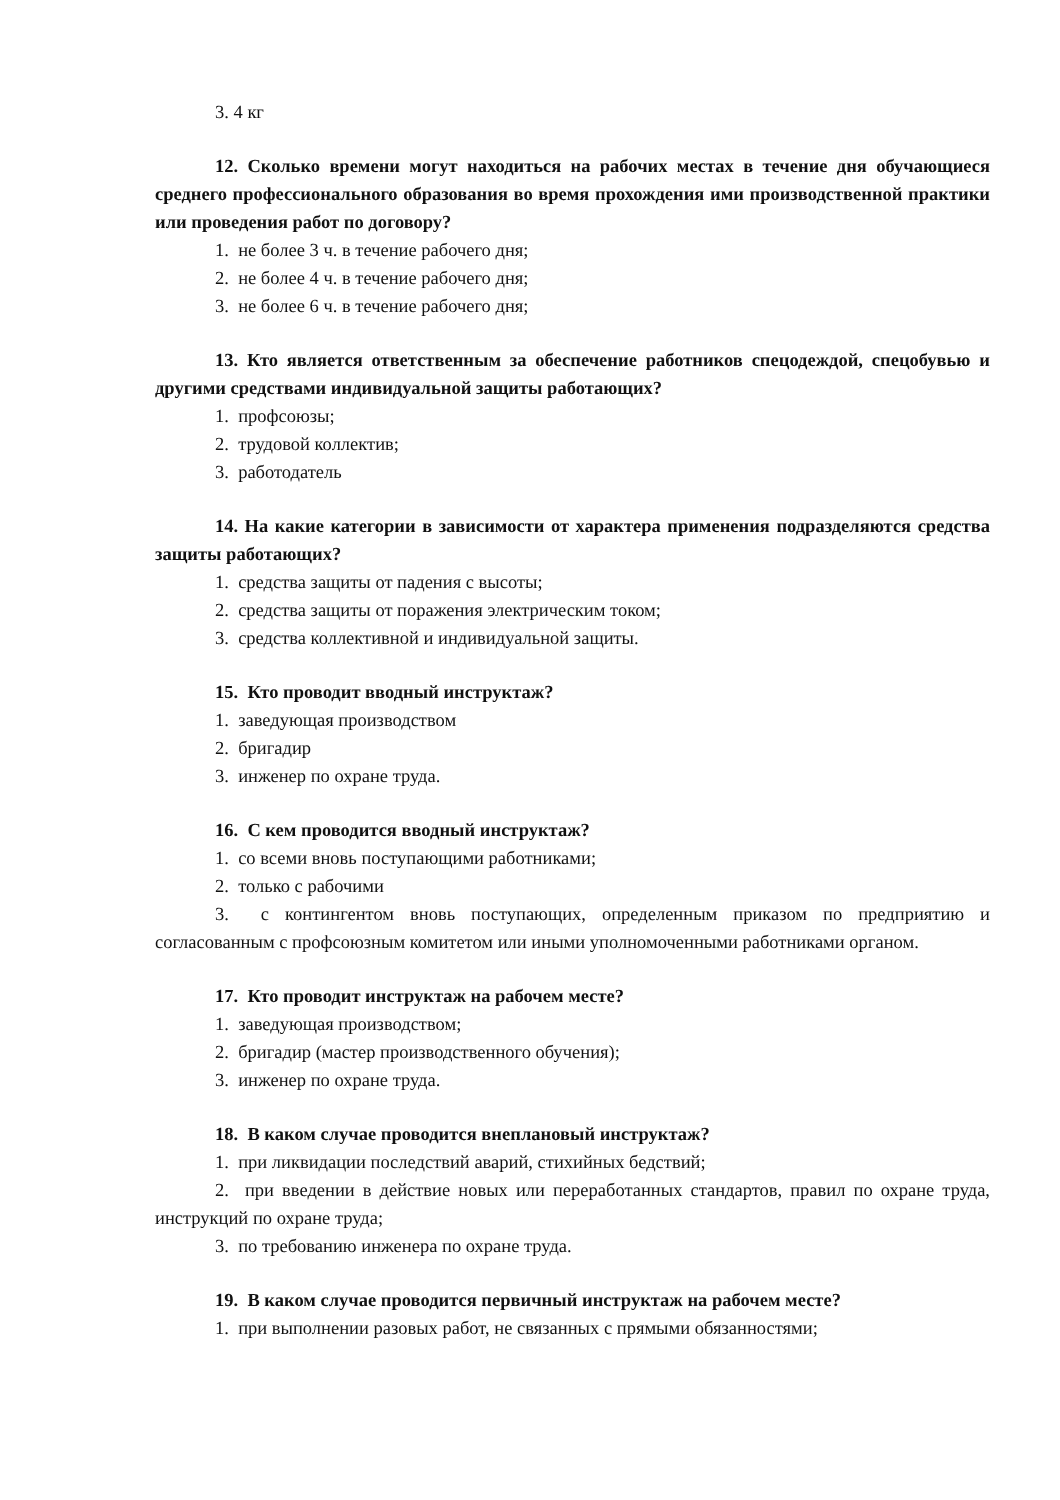3. 4 кг
12. Сколько времени могут находиться на рабочих местах в течение дня обучающиеся среднего профессионального образования во время прохождения ими производственной практики или проведения работ по договору?
1. не более 3 ч. в течение рабочего дня;
2. не более 4 ч. в течение рабочего дня;
3. не более 6 ч. в течение рабочего дня;
13. Кто является ответственным за обеспечение работников спецодеждой, спецобувью и другими средствами индивидуальной защиты работающих?
1. профсоюзы;
2. трудовой коллектив;
3. работодатель
14. На какие категории в зависимости от характера применения подразделяются средства защиты работающих?
1. средства защиты от падения с высоты;
2. средства защиты от поражения электрическим током;
3. средства коллективной и индивидуальной защиты.
15. Кто проводит вводный инструктаж?
1. заведующая производством
2. бригадир
3. инженер по охране труда.
16. С кем проводится вводный инструктаж?
1. со всеми вновь поступающими работниками;
2. только с рабочими
3. с контингентом вновь поступающих, определенным приказом по предприятию и согласованным с профсоюзным комитетом или иными уполномоченными работниками органом.
17. Кто проводит инструктаж на рабочем месте?
1. заведующая производством;
2. бригадир (мастер производственного обучения);
3. инженер по охране труда.
18. В каком случае проводится внеплановый инструктаж?
1. при ликвидации последствий аварий, стихийных бедствий;
2. при введении в действие новых или переработанных стандартов, правил по охране труда, инструкций по охране труда;
3. по требованию инженера по охране труда.
19. В каком случае проводится первичный инструктаж на рабочем месте?
1. при выполнении разовых работ, не связанных с прямыми обязанностями;